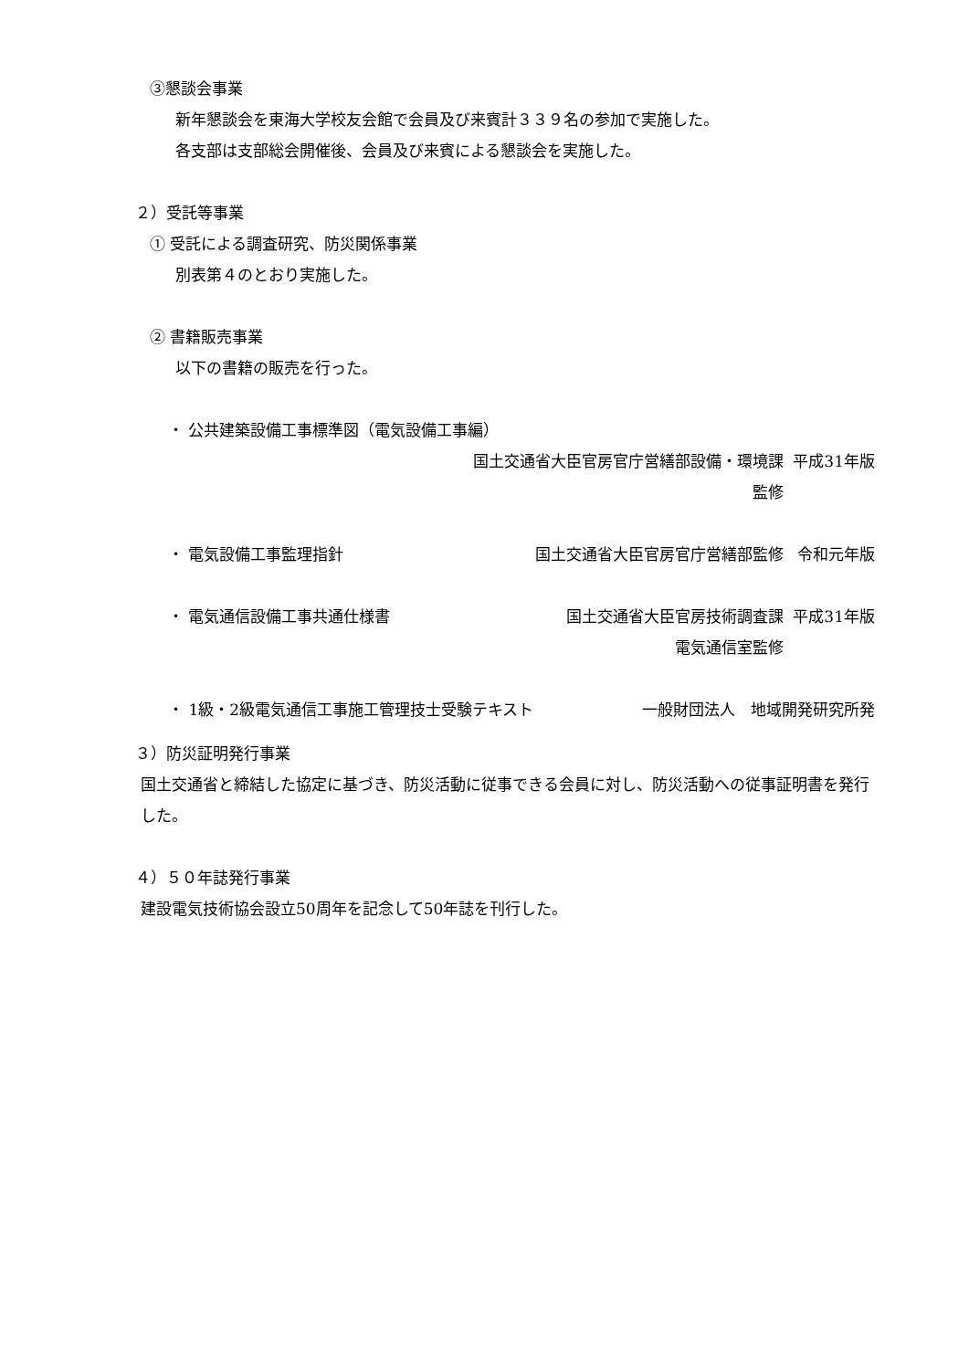③懇談会事業
新年懇談会を東海大学校友会館で会員及び来賓計３３９名の参加で実施した。
各支部は支部総会開催後、会員及び来賓による懇談会を実施した。
２）受託等事業
① 受託による調査研究、防災関係事業
別表第４のとおり実施した。
② 書籍販売事業
以下の書籍の販売を行った。
・ 公共建築設備工事標準図（電気設備工事編）
国土交通省大臣官房官庁営繕部設備・環境課監修 平成31年版
・ 電気設備工事監理指針 国土交通省大臣官房官庁営繕部監修 令和元年版
・ 電気通信設備工事共通仕様書 国土交通省大臣官房技術調査課
電気通信室監修 平成31年版
・ 1級・2級電気通信工事施工管理技士受験テキスト 一般財団法人　地域開発研究所発
３）防災証明発行事業
国土交通省と締結した協定に基づき、防災活動に従事できる会員に対し、防災活動への従事証明書を発行した。
４）５０年誌発行事業
建設電気技術協会設立50周年を記念して50年誌を刊行した。